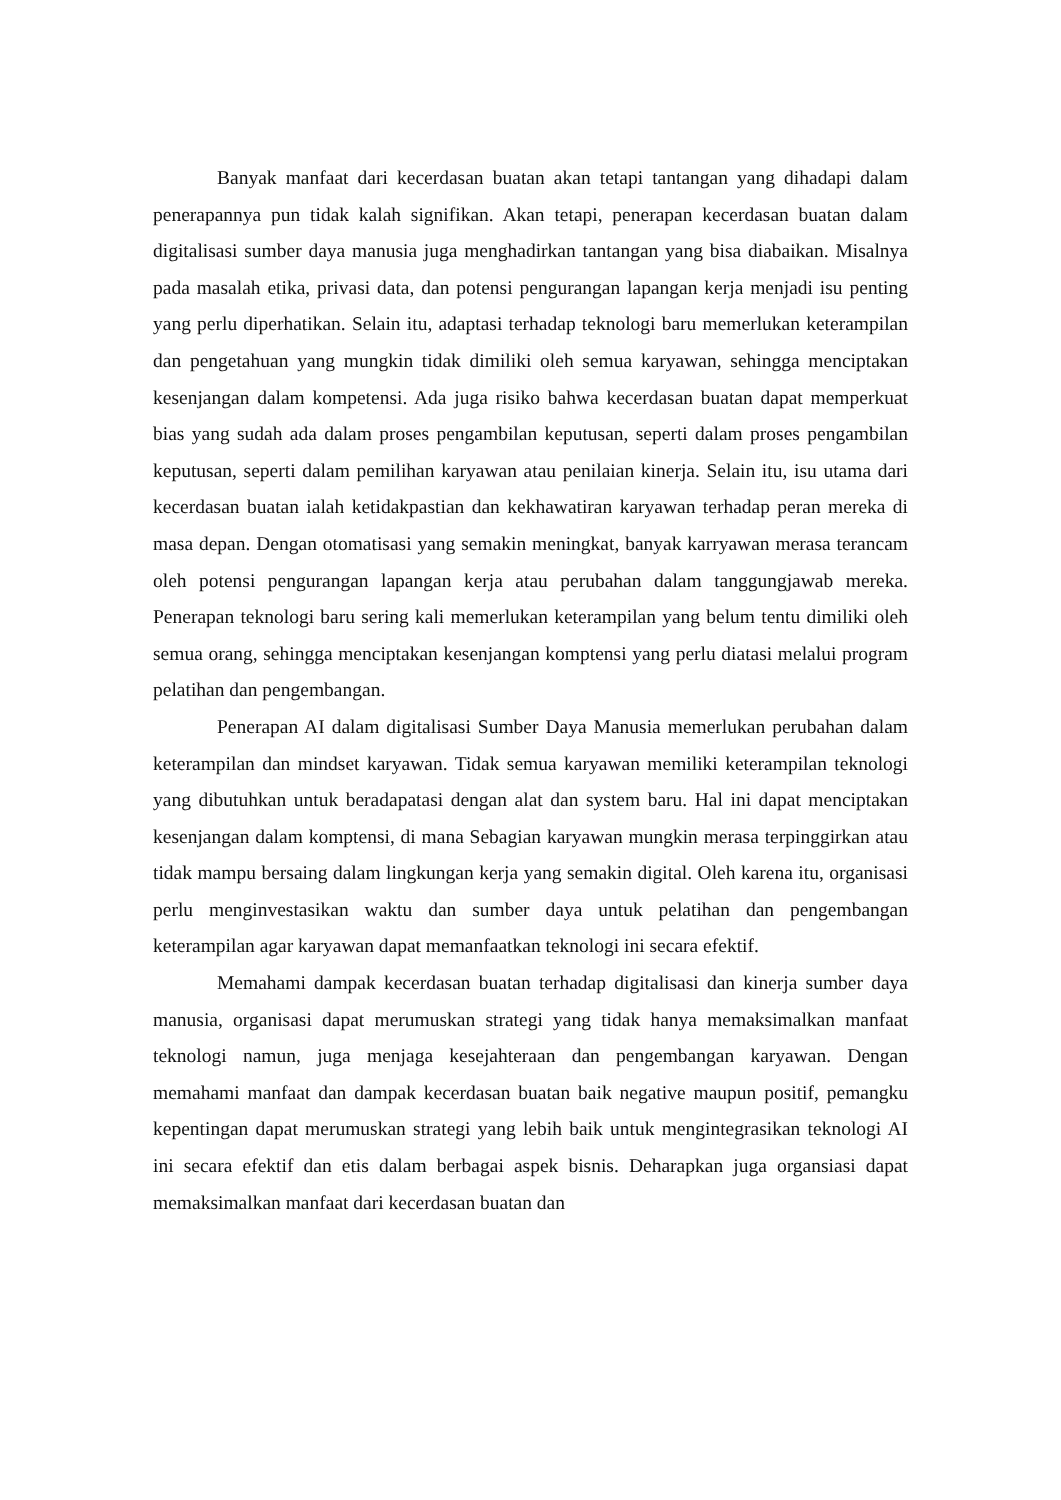Banyak manfaat dari kecerdasan buatan akan tetapi tantangan yang dihadapi dalam penerapannya pun tidak kalah signifikan. Akan tetapi, penerapan kecerdasan buatan dalam digitalisasi sumber daya manusia juga menghadirkan tantangan yang bisa diabaikan. Misalnya pada masalah etika, privasi data, dan potensi pengurangan lapangan kerja menjadi isu penting yang perlu diperhatikan. Selain itu, adaptasi terhadap teknologi baru memerlukan keterampilan dan pengetahuan yang mungkin tidak dimiliki oleh semua karyawan, sehingga menciptakan kesenjangan dalam kompetensi. Ada juga risiko bahwa kecerdasan buatan dapat memperkuat bias yang sudah ada dalam proses pengambilan keputusan, seperti dalam proses pengambilan keputusan, seperti dalam pemilihan karyawan atau penilaian kinerja. Selain itu, isu utama dari kecerdasan buatan ialah ketidakpastian dan kekhawatiran karyawan terhadap peran mereka di masa depan. Dengan otomatisasi yang semakin meningkat, banyak karryawan merasa terancam oleh potensi pengurangan lapangan kerja atau perubahan dalam tanggungjawab mereka. Penerapan teknologi baru sering kali memerlukan keterampilan yang belum tentu dimiliki oleh semua orang, sehingga menciptakan kesenjangan komptensi yang perlu diatasi melalui program pelatihan dan pengembangan.
Penerapan AI dalam digitalisasi Sumber Daya Manusia memerlukan perubahan dalam keterampilan dan mindset karyawan. Tidak semua karyawan memiliki keterampilan teknologi yang dibutuhkan untuk beradapatasi dengan alat dan system baru. Hal ini dapat menciptakan kesenjangan dalam komptensi, di mana Sebagian karyawan mungkin merasa terpinggirkan atau tidak mampu bersaing dalam lingkungan kerja yang semakin digital. Oleh karena itu, organisasi perlu menginvestasikan waktu dan sumber daya untuk pelatihan dan pengembangan keterampilan agar karyawan dapat memanfaatkan teknologi ini secara efektif.
Memahami dampak kecerdasan buatan terhadap digitalisasi dan kinerja sumber daya manusia, organisasi dapat merumuskan strategi yang tidak hanya memaksimalkan manfaat teknologi namun, juga menjaga kesejahteraan dan pengembangan karyawan. Dengan memahami manfaat dan dampak kecerdasan buatan baik negative maupun positif, pemangku kepentingan dapat merumuskan strategi yang lebih baik untuk mengintegrasikan teknologi AI ini secara efektif dan etis dalam berbagai aspek bisnis. Deharapkan juga organsiasi dapat memaksimalkan manfaat dari kecerdasan buatan dan